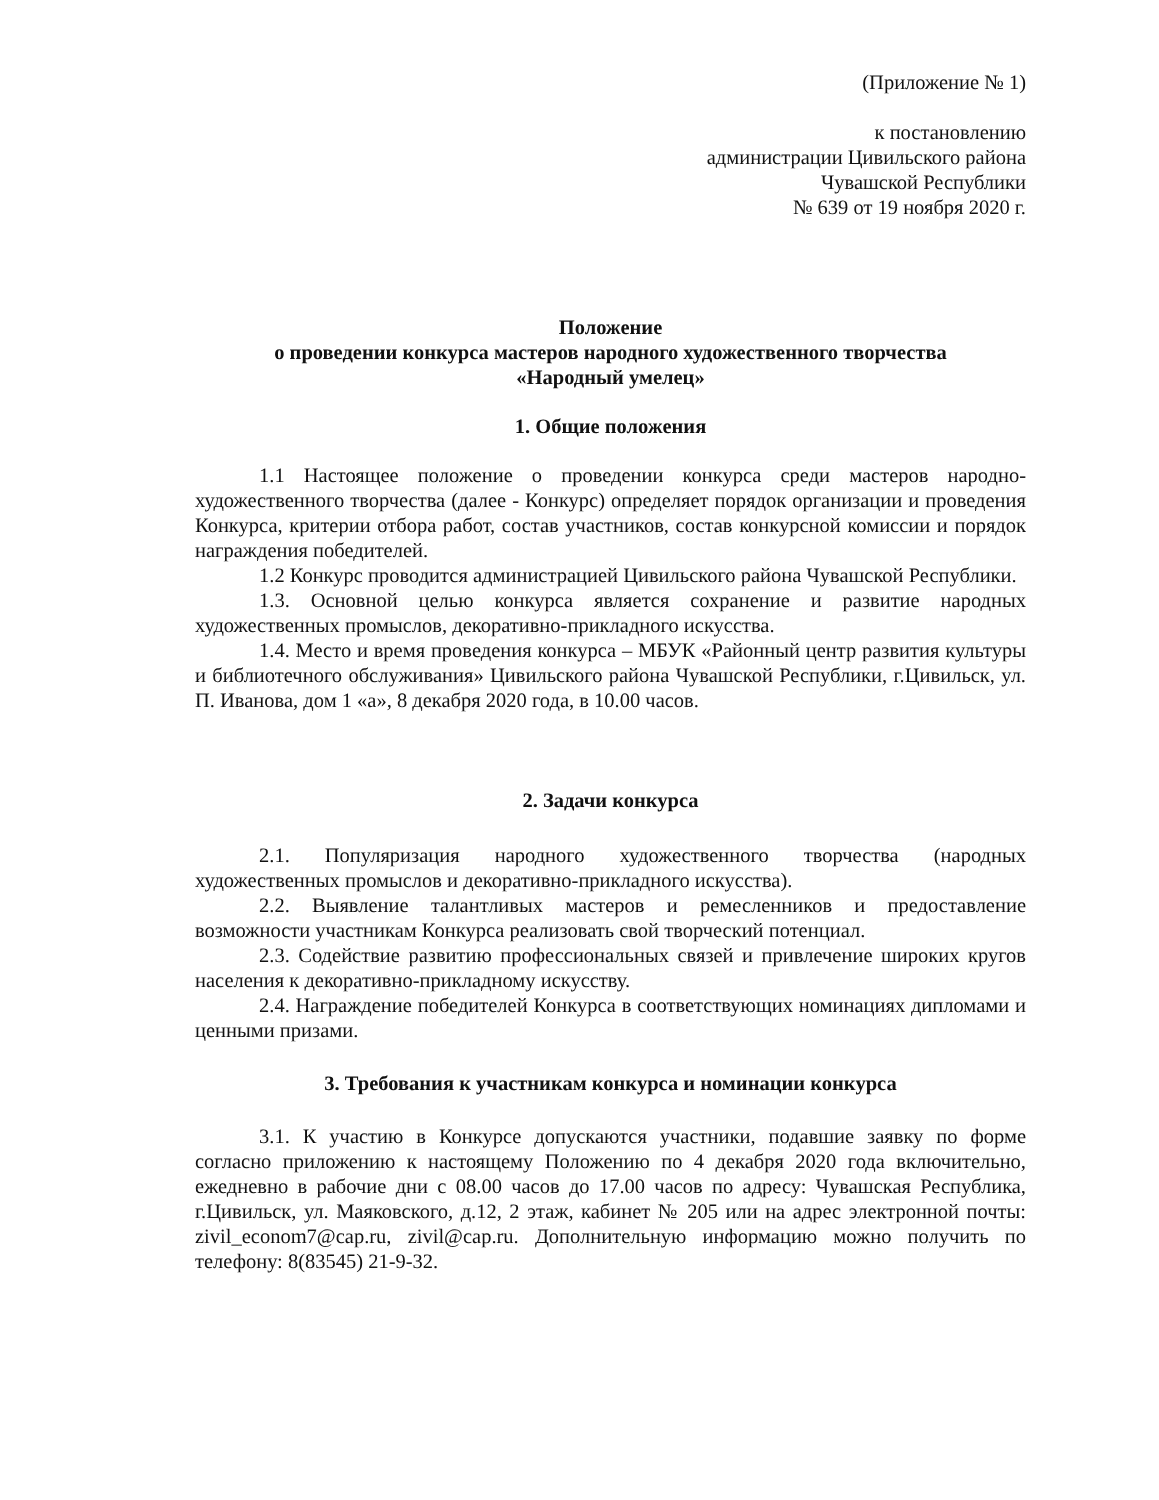(Приложение № 1)
к постановлению
администрации Цивильского района
Чувашской Республики
№ 639 от 19 ноября 2020 г.
Положение
о проведении конкурса мастеров народного художественного творчества
«Народный умелец»
1. Общие положения
1.1 Настоящее положение о проведении конкурса среди мастеров народно-художественного творчества (далее - Конкурс) определяет порядок организации и проведения Конкурса, критерии отбора работ, состав участников, состав конкурсной комиссии и порядок награждения победителей.
1.2 Конкурс проводится администрацией Цивильского района Чувашской Республики.
1.3. Основной целью конкурса является сохранение и развитие народных художественных промыслов, декоративно-прикладного искусства.
1.4. Место и время проведения конкурса – МБУК «Районный центр развития культуры и библиотечного обслуживания» Цивильского района Чувашской Республики, г.Цивильск, ул. П. Иванова, дом 1 «а», 8 декабря 2020 года, в 10.00 часов.
2. Задачи конкурса
2.1. Популяризация народного художественного творчества (народных художественных промыслов и декоративно-прикладного искусства).
2.2. Выявление талантливых мастеров и ремесленников и предоставление возможности участникам Конкурса реализовать свой творческий потенциал.
2.3. Содействие развитию профессиональных связей и привлечение широких кругов населения к декоративно-прикладному искусству.
2.4. Награждение победителей Конкурса в соответствующих номинациях дипломами и ценными призами.
3. Требования к участникам конкурса и номинации конкурса
3.1. К участию в Конкурсе допускаются участники, подавшие заявку по форме согласно приложению к настоящему Положению по 4 декабря 2020 года включительно, ежедневно в рабочие дни с 08.00 часов до 17.00 часов по адресу: Чувашская Республика, г.Цивильск, ул. Маяковского, д.12, 2 этаж, кабинет № 205 или на адрес электронной почты: zivil_econom7@cap.ru, zivil@cap.ru. Дополнительную информацию можно получить по телефону: 8(83545) 21-9-32.